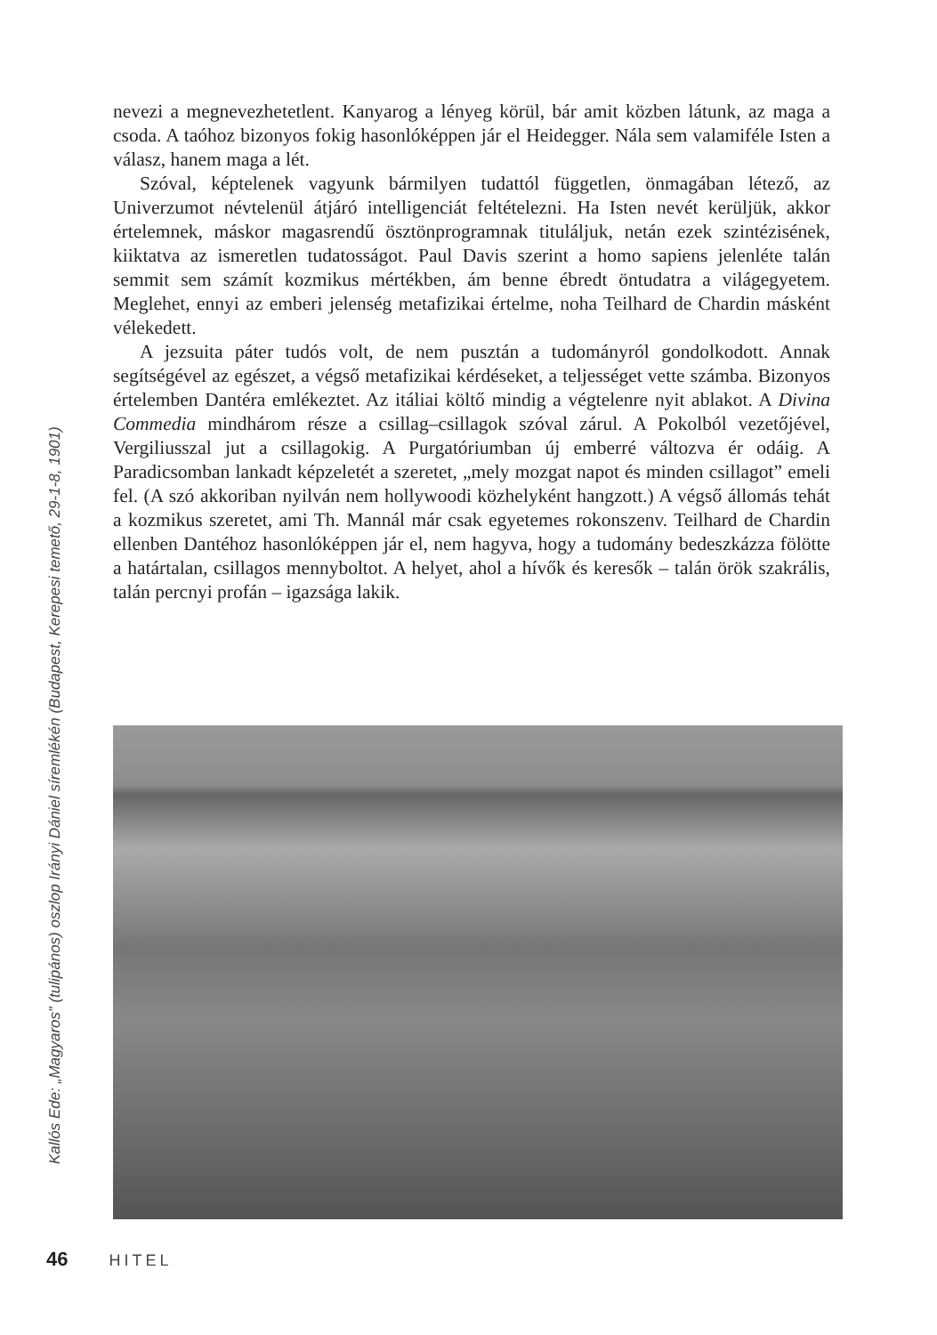nevezi a megnevezhetetlent. Kanyarog a lényeg körül, bár amit közben látunk, az maga a csoda. A taóhoz bizonyos fokig hasonlóképpen jár el Heidegger. Nála sem valamiféle Isten a válasz, hanem maga a lét.
Szóval, képtelenek vagyunk bármilyen tudattól független, önmagában létező, az Univerzumot névtelenül átjáró intelligenciát feltételezni. Ha Isten nevét kerüljük, akkor értelemnek, máskor magasrendű ösztönprogramnak tituláljuk, netán ezek szintézisének, kiiktatva az ismeretlen tudatosságot. Paul Davis szerint a homo sapiens jelenléte talán semmit sem számít kozmikus mértékben, ám benne ébredt öntudatra a világegyetem. Meglehet, ennyi az emberi jelenség metafizikai értelme, noha Teilhard de Chardin másként vélekedett.
A jezsuita páter tudós volt, de nem pusztán a tudományról gondolkodott. Annak segítségével az egészet, a végső metafizikai kérdéseket, a teljességet vette számba. Bizonyos értelemben Dantéra emlékeztet. Az itáliai költő mindig a végtelenre nyit ablakot. A Divina Commedia mindhárom része a csillag–csillagok szóval zárul. A Pokolból vezetőjével, Vergiliusszal jut a csillagokig. A Purgatóriumban új emberré változva ér odáig. A Paradicsomban lankadt képzeletét a szeretet, „mely mozgat napot és minden csillagot” emeli fel. (A szó akkoriban nyilván nem hollywoodi közhelyként hangzott.) A végső állomás tehát a kozmikus szeretet, ami Th. Mannál már csak egyetemes rokonszenv. Teilhard de Chardin ellenben Dantéhoz hasonlóképpen jár el, nem hagyva, hogy a tudomány bedeszkázza fölötte a határtalan, csillagos mennyboltot. A helyet, ahol a hívők és keresők – talán örök szakrális, talán percnyi profán – igazsága lakik.
Kallós Ede: „Magyaros” (tulipános) oszlop Irányi Dániel síremlékén (Budapest, Kerepesi temető, 29-1-8, 1901)
46 HITEL